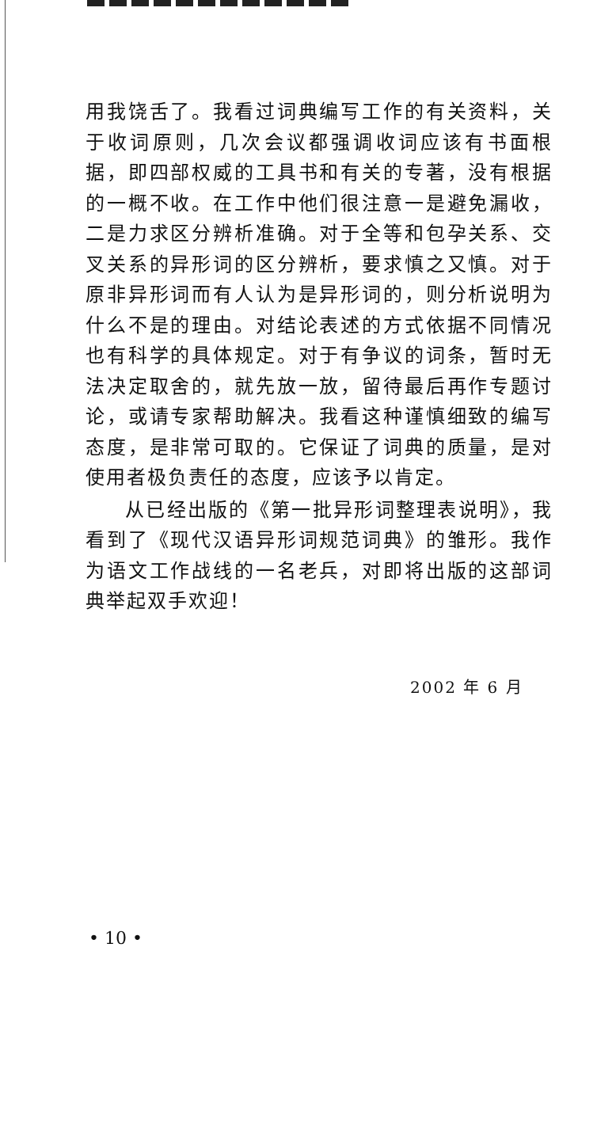用我饶舌了。我看过词典编写工作的有关资料，关于收词原则，几次会议都强调收词应该有书面根据，即四部权威的工具书和有关的专著，没有根据的一概不收。在工作中他们很注意一是避免漏收，二是力求区分辨析准确。对于全等和包孕关系、交叉关系的异形词的区分辨析，要求慎之又慎。对于原非异形词而有人认为是异形词的，则分析说明为什么不是的理由。对结论表述的方式依据不同情况也有科学的具体规定。对于有争议的词条，暂时无法决定取舍的，就先放一放，留待最后再作专题讨论，或请专家帮助解决。我看这种谨慎细致的编写态度，是非常可取的。它保证了词典的质量，是对使用者极负责任的态度，应该予以肯定。
从已经出版的《第一批异形词整理表说明》，我看到了《现代汉语异形词规范词典》的雏形。我作为语文工作战线的一名老兵，对即将出版的这部词典举起双手欢迎！
2002 年 6 月
• 10 •